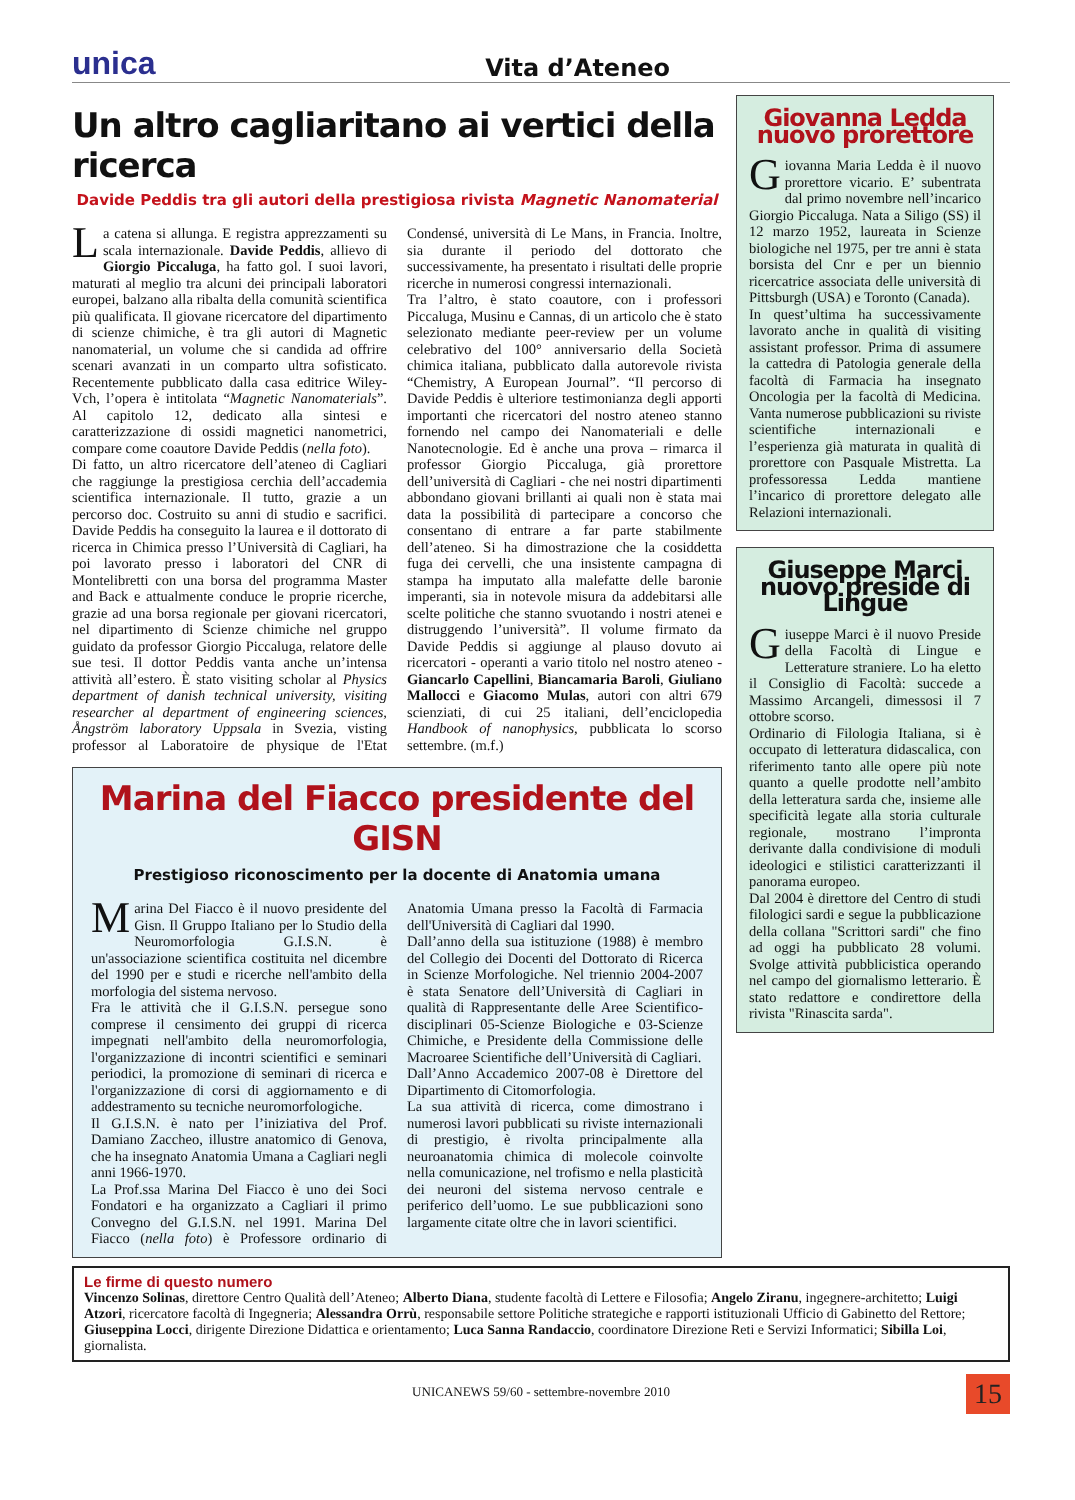unica Vita d’Ateneo
Un altro cagliaritano ai vertici della ricerca
Davide Peddis tra gli autori della prestigiosa rivista Magnetic Nanomaterial
La catena si allunga. E registra apprezzamenti su scala internazionale. Davide Peddis, allievo di Giorgio Piccaluga, ha fatto gol. I suoi lavori, maturati al meglio tra alcuni dei principali laboratori europei, balzano alla ribalta della comunità scientifica più qualificata. Il giovane ricercatore del dipartimento di scienze chimiche, è tra gli autori di Magnetic nanomaterial, un volume che si candida ad offrire scenari avanzati in un comparto ultra sofisticato. Recentemente pubblicato dalla casa editrice Wiley-Vch, l’opera è intitolata “Magnetic Nanomaterials”. Al capitolo 12, dedicato alla sintesi e caratterizzazione di ossidi magnetici nanometrici, compare come coautore Davide Peddis (nella foto).
Di fatto, un altro ricercatore dell’ateneo di Cagliari che raggiunge la prestigiosa cerchia dell’accademia scientifica internazionale. Il tutto, grazie a un percorso doc. Costruito su anni di studio e sacrifici. Davide Peddis ha conseguito la laurea e il dottorato di ricerca in Chimica presso l’Università di Cagliari, ha poi lavorato presso i laboratori del CNR di Montelibretti con una borsa del programma Master and Back e attualmente conduce le proprie ricerche, grazie ad una borsa regionale per giovani ricercatori, nel dipartimento di Scienze chimiche nel gruppo guidato da professor Giorgio Piccaluga, relatore delle sue tesi. Il dottor Peddis vanta anche un’intensa attività all’estero. È stato visiting scholar al Physics department of danish technical university, visiting researcher al department of engineering sciences, Ångström laboratory Uppsala in Svezia, visting professor al Laboratoire de physique de l'Etat Condensé, università di Le Mans, in Francia. Inoltre, sia durante il periodo del dottorato che successivamente, ha presentato i risultati delle proprie ricerche in numerosi congressi internazionali.
Tra l’altro, è stato coautore, con i professori Piccaluga, Musinu e Cannas, di un articolo che è stato selezionato mediante peer-review per un volume celebrativo del 100° anniversario della Società chimica italiana, pubblicato dalla autorevole rivista “Chemistry, A European Journal”. “Il percorso di Davide Peddis è ulteriore testimonianza degli apporti importanti che ricercatori del nostro ateneo stanno fornendo nel campo dei Nanomateriali e delle Nanotecnologie. Ed è anche una prova – rimarca il professor Giorgio Piccaluga, già prorettore dell’università di Cagliari - che nei nostri dipartimenti abbondano giovani brillanti ai quali non è stata mai data la possibilità di partecipare a concorso che consentano di entrare a far parte stabilmente dell’ateneo. Si ha dimostrazione che la cosiddetta fuga dei cervelli, che una insistente campagna di stampa ha imputato alla malefatte delle baronie imperanti, sia in notevole misura da addebitarsi alle scelte politiche che stanno svuotando i nostri atenei e distruggendo l’università”. Il volume firmato da Davide Peddis si aggiunge al plauso dovuto ai ricercatori - operanti a vario titolo nel nostro ateneo - Giancarlo Capellini, Biancamaria Baroli, Giuliano Mallocci e Giacomo Mulas, autori con altri 679 scienziati, di cui 25 italiani, dell’enciclopedia Handbook of nanophysics, pubblicata lo scorso settembre. (m.f.)
Marina del Fiacco presidente del GISN
Prestigioso riconoscimento per la docente di Anatomia umana
Marina Del Fiacco è il nuovo presidente del Gisn. Il Gruppo Italiano per lo Studio della Neuromorfologia G.I.S.N. è un'associazione scientifica costituita nel dicembre del 1990 per e studi e ricerche nell'ambito della morfologia del sistema nervoso.
Fra le attività che il G.I.S.N. persegue sono comprese il censimento dei gruppi di ricerca impegnati nell'ambito della neuromorfologia, l'organizzazione di incontri scientifici e seminari periodici, la promozione di seminari di ricerca e l'organizzazione di corsi di aggiornamento e di addestramento su tecniche neuromorfologiche.
Il G.I.S.N. è nato per l’iniziativa del Prof. Damiano Zaccheo, illustre anatomico di Genova, che ha insegnato Anatomia Umana a Cagliari negli anni 1966-1970.
La Prof.ssa Marina Del Fiacco è uno dei Soci Fondatori e ha organizzato a Cagliari il primo Convegno del G.I.S.N. nel 1991. Marina Del Fiacco (nella foto) è Professore ordinario di Anatomia Umana presso la Facoltà di Farmacia dell'Università di Cagliari dal 1990.
Dall’anno della sua istituzione (1988) è membro del Collegio dei Docenti del Dottorato di Ricerca in Scienze Morfologiche. Nel triennio 2004-2007 è stata Senatore dell’Università di Cagliari in qualità di Rappresentante delle Aree Scientifico-disciplinari 05-Scienze Biologiche e 03-Scienze Chimiche, e Presidente della Commissione delle Macroaree Scientifiche dell’Università di Cagliari.
Dall’Anno Accademico 2007-08 è Direttore del Dipartimento di Citomorfologia.
La sua attività di ricerca, come dimostrano i numerosi lavori pubblicati su riviste internazionali di prestigio, è rivolta principalmente alla neuroanatomia chimica di molecole coinvolte nella comunicazione, nel trofismo e nella plasticità dei neuroni del sistema nervoso centrale e periferico dell’uomo. Le sue pubblicazioni sono largamente citate oltre che in lavori scientifici.
Giovanna Ledda nuovo prorettore
Giovanna Maria Ledda è il nuovo prorettore vicario. E’ subentrata dal primo novembre nell’incarico Giorgio Piccaluga. Nata a Siligo (SS) il 12 marzo 1952, laureata in Scienze biologiche nel 1975, per tre anni è stata borsista del Cnr e per un biennio ricercatrice associata delle università di Pittsburgh (USA) e Toronto (Canada).
In quest’ultima ha successivamente lavorato anche in qualità di visiting assistant professor. Prima di assumere la cattedra di Patologia generale della facoltà di Farmacia ha insegnato Oncologia per la facoltà di Medicina. Vanta numerose pubblicazioni su riviste scientifiche internazionali e l’esperienza già maturata in qualità di prorettore con Pasquale Mistretta. La professoressa Ledda mantiene l’incarico di prorettore delegato alle Relazioni internazionali.
Giuseppe Marci nuovo preside di Lingue
Giuseppe Marci è il nuovo Preside della Facoltà di Lingue e Letterature straniere. Lo ha eletto il Consiglio di Facoltà: succede a Massimo Arcangeli, dimessosi il 7 ottobre scorso.
Ordinario di Filologia Italiana, si è occupato di letteratura didascalica, con riferimento tanto alle opere più note quanto a quelle prodotte nell’ambito della letteratura sarda che, insieme alle specificità legate alla storia culturale regionale, mostrano l’impronta derivante dalla condivisione di moduli ideologici e stilistici caratterizzanti il panorama europeo.
Dal 2004 è direttore del Centro di studi filologici sardi e segue la pubblicazione della collana "Scrittori sardi" che fino ad oggi ha pubblicato 28 volumi. Svolge attività pubblicistica operando nel campo del giornalismo letterario. È stato redattore e condirettore della rivista "Rinascita sarda".
Le firme di questo numero
Vincenzo Solinas, direttore Centro Qualità dell’Ateneo; Alberto Diana, studente facoltà di Lettere e Filosofia; Angelo Ziranu, ingegnere-architetto; Luigi Atzori, ricercatore facoltà di Ingegneria; Alessandra Orrù, responsabile settore Politiche strategiche e rapporti istituzionali Ufficio di Gabinetto del Rettore; Giuseppina Locci, dirigente Direzione Didattica e orientamento; Luca Sanna Randaccio, coordinatore Direzione Reti e Servizi Informatici; Sibilla Loi, giornalista.
UNICANEWS 59/60 - settembre-novembre 2010 15